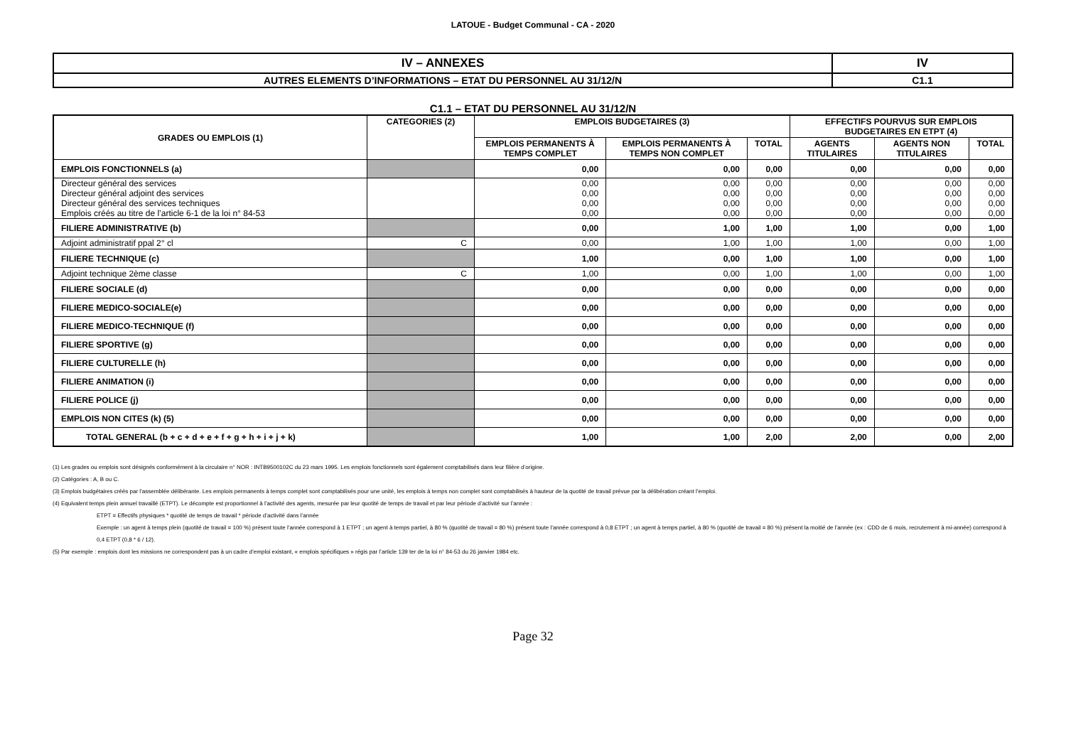LATOUE - Budget Communal - CA - 2020
| IV – ANNEXES | IV |
| AUTRES ELEMENTS D’INFORMATIONS – ETAT DU PERSONNEL AU 31/12/N | C1.1 |
C1.1 – ETAT DU PERSONNEL AU 31/12/N
| GRADES OU EMPLOIS (1) | CATEGORIES (2) | EMPLOIS BUDGETAIRES (3) | | | EFFECTIFS POURVUS SUR EMPLOIS BUDGETAIRES EN ETPT (4) | | |
| --- | --- | --- | --- | --- | --- | --- | --- |
| | | EMPLOIS PERMANENTS À TEMPS COMPLET | EMPLOIS PERMANENTS À TEMPS NON COMPLET | TOTAL | AGENTS TITULAIRES | AGENTS NON TITULAIRES | TOTAL |
| EMPLOIS FONCTIONNELS (a) | | 0,00 | 0,00 | 0,00 | 0,00 | 0,00 | 0,00 |
| Directeur général des services | | 0,00 | 0,00 | 0,00 | 0,00 | 0,00 | 0,00 |
| Directeur général adjoint des services | | 0,00 | 0,00 | 0,00 | 0,00 | 0,00 | 0,00 |
| Directeur général des services techniques | | 0,00 | 0,00 | 0,00 | 0,00 | 0,00 | 0,00 |
| Emplois créés au titre de l’article 6-1 de la loi n° 84-53 | | 0,00 | 0,00 | 0,00 | 0,00 | 0,00 | 0,00 |
| FILIERE ADMINISTRATIVE (b) | | 0,00 | 1,00 | 1,00 | 1,00 | 0,00 | 1,00 |
| Adjoint administratif ppal 2° cl | C | 0,00 | 1,00 | 1,00 | 1,00 | 0,00 | 1,00 |
| FILIERE TECHNIQUE (c) | | 1,00 | 0,00 | 1,00 | 1,00 | 0,00 | 1,00 |
| Adjoint technique 2ème classe | C | 1,00 | 0,00 | 1,00 | 1,00 | 0,00 | 1,00 |
| FILIERE SOCIALE (d) | | 0,00 | 0,00 | 0,00 | 0,00 | 0,00 | 0,00 |
| FILIERE MEDICO-SOCIALE(e) | | 0,00 | 0,00 | 0,00 | 0,00 | 0,00 | 0,00 |
| FILIERE MEDICO-TECHNIQUE (f) | | 0,00 | 0,00 | 0,00 | 0,00 | 0,00 | 0,00 |
| FILIERE SPORTIVE (g) | | 0,00 | 0,00 | 0,00 | 0,00 | 0,00 | 0,00 |
| FILIERE CULTURELLE (h) | | 0,00 | 0,00 | 0,00 | 0,00 | 0,00 | 0,00 |
| FILIERE ANIMATION (i) | | 0,00 | 0,00 | 0,00 | 0,00 | 0,00 | 0,00 |
| FILIERE POLICE (j) | | 0,00 | 0,00 | 0,00 | 0,00 | 0,00 | 0,00 |
| EMPLOIS NON CITES (k) (5) | | 0,00 | 0,00 | 0,00 | 0,00 | 0,00 | 0,00 |
| TOTAL GENERAL (b + c + d + e + f + g + h + i + j + k) | | 1,00 | 1,00 | 2,00 | 2,00 | 0,00 | 2,00 |
(1) Les grades ou emplois sont désignés conformément à la circulaire n° NOR : INTB9500102C du 23 mars 1995. Les emplois fonctionnels sont également comptabilisés dans leur filière d’origine.
(2) Catégories : A, B ou C.
(3) Emplois budgétaires créés par l’assemblée délibérante. Les emplois permanents à temps complet sont comptabilisés pour une unité, les emplois à temps non complet sont comptabilisés à hauteur de la quotité de travail prévue par la délibération créant l’emploi.
(4) Equivalent temps plein annuel travaillé (ETPT). Le décompte est proportionnel à l’activité des agents, mesurée par leur quotité de temps de travail et par leur période d’activité sur l’année :
ETPT = Effectifs physiques * quotité de temps de travail * période d’activité dans l’année
Exemple : un agent à temps plein (quotité de travail = 100 %) présent toute l’année correspond à 1 ETPT ; un agent à temps partiel, à 80 % (quotité de travail = 80 %) présent toute l’année correspond à 0,8 ETPT ; un agent à temps partiel, à 80 % (quotité de travail = 80 %) présent la moitié de l’année (ex : CDD de 6 mois, recrutement à mi-année) correspond à 0,4 ETPT (0,8 * 6 / 12).
(5) Par exemple : emplois dont les missions ne correspondent pas à un cadre d’emploi existant, « emplois spécifiques » régis par l’article 139 ter de la loi n° 84-53 du 26 janvier 1984 etc.
Page 32